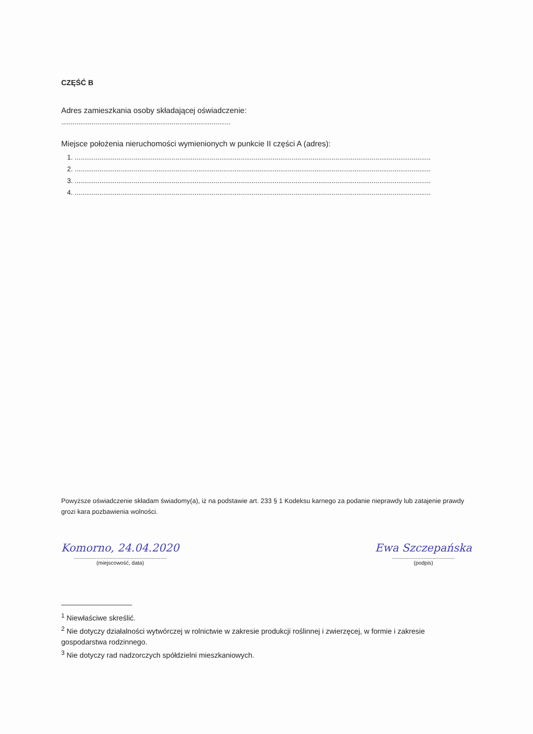CZĘŚĆ B
Adres zamieszkania osoby składającej oświadczenie:
.........................................................................................
Miejsce położenia nieruchomości wymienionych w punkcie II części A (adres):
1. ...........................................................................................................................................................................................
2. ...........................................................................................................................................................................................
3. ...........................................................................................................................................................................................
4. ...........................................................................................................................................................................................
Powyższe oświadczenie składam świadomy(a), iż na podstawie art. 233 § 1 Kodeksu karnego za podanie nieprawdy lub zatajenie prawdy grozi kara pozbawienia wolności.
Komorno, 24.04.2020
..............................................................
(miejscowość, data)
Ewa Szczepańska
..........................................
(podpis)
<sup>1</sup> Niewłaściwe skreślić.
<sup>2</sup> Nie dotyczy działalności wytwórczej w rolnictwie w zakresie produkcji roślinnej i zwierzęcej, w formie i zakresie gospodarstwa rodzinnego.
<sup>3</sup> Nie dotyczy rad nadzorczych spółdzielni mieszkaniowych.